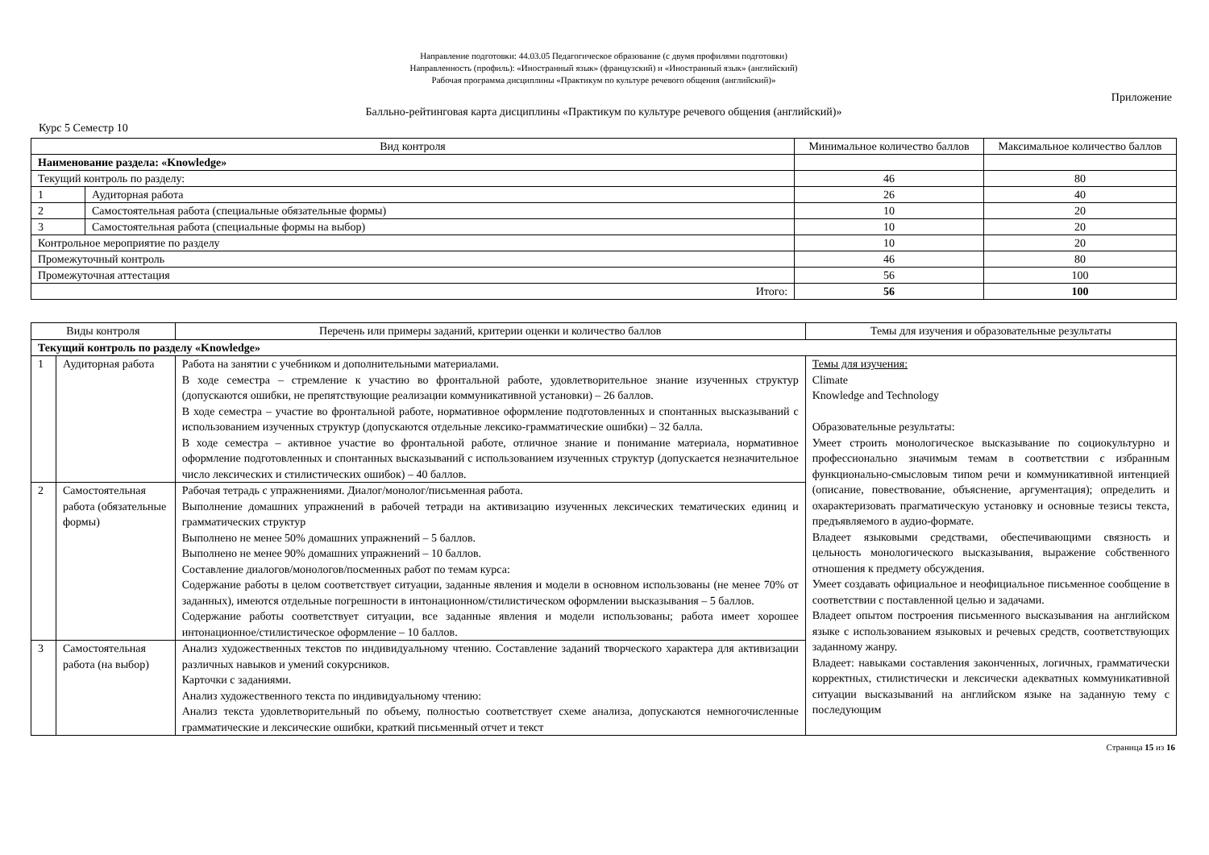Направление подготовки: 44.03.05 Педагогическое образование (с двумя профилями подготовки)
Направленность (профиль): «Иностранный язык» (французский) и «Иностранный язык» (английский)
Рабочая программа дисциплины «Практикум по культуре речевого общения (английский)»
Приложение
Балльно-рейтинговая карта дисциплины «Практикум по культуре речевого общения (английский)»
Курс 5 Семестр 10
| Вид контроля | | Минимальное количество баллов | Максимальное количество баллов |
| --- | --- | --- | --- |
| Наименование раздела: «Knowledge» | | | |
| Текущий контроль по разделу: | | 46 | 80 |
| 1 | Аудиторная работа | 26 | 40 |
| 2 | Самостоятельная работа (специальные обязательные формы) | 10 | 20 |
| 3 | Самостоятельная работа (специальные формы на выбор) | 10 | 20 |
| Контрольное мероприятие по разделу | | 10 | 20 |
| Промежуточный контроль | | 46 | 80 |
| Промежуточная аттестация | | 56 | 100 |
| Итого: | | 56 | 100 |
| Виды контроля | | Перечень или примеры заданий, критерии оценки и количество баллов | Темы для изучения и образовательные результаты |
| --- | --- | --- | --- |
| Текущий контроль по разделу «Knowledge» | | | |
| 1 | Аудиторная работа | Работа на занятии с учебником и дополнительными материалами. В ходе семестра – стремление к участию во фронтальной работе, удовлетворительное знание изученных структур (допускаются ошибки, не препятствующие реализации коммуникативной установки) – 26 баллов. В ходе семестра – участие во фронтальной работе, нормативное оформление подготовленных и спонтанных высказываний с использованием изученных структур (допускаются отдельные лексико-грамматические ошибки) – 32 балла. В ходе семестра – активное участие во фронтальной работе, отличное знание и понимание материала, нормативное оформление подготовленных и спонтанных высказываний с использованием изученных структур (допускается незначительное число лексических и стилистических ошибок) – 40 баллов. | Темы для изучения: Climate Knowledge and Technology Образовательные результаты: Умеет строить монологическое высказывание по социокультурно и профессионально значимым темам в соответствии с избранным функционально-смысловым типом речи и коммуникативной интенцией (описание, повествование, объяснение, аргументация); определить и охарактеризовать прагматическую установку и основные тезисы текста, предъявляемого в аудио-формате. Владеет языковыми средствами, обеспечивающими связность и цельность монологического высказывания, выражение собственного отношения к предмету обсуждения. Умеет создавать официальное и неофициальное письменное сообщение в соответствии с поставленной целью и задачами. Владеет опытом построения письменного высказывания на английском языке с использованием языковых и речевых средств, соответствующих заданному жанру. Владеет: навыками составления законченных, логичных, грамматически корректных, стилистически и лексически адекватных коммуникативной ситуации высказываний на английском языке на заданную тему с последующим |
| 2 | Самостоятельная работа (обязательные формы) | Рабочая тетрадь с упражнениями. Диалог/монолог/письменная работа. Выполнение домашних упражнений в рабочей тетради на активизацию изученных лексических тематических единиц и грамматических структур Выполнено не менее 50% домашних упражнений – 5 баллов. Выполнено не менее 90% домашних упражнений – 10 баллов. Составление диалогов/монологов/посменных работ по темам курса: Содержание работы в целом соответствует ситуации, заданные явления и модели в основном использованы (не менее 70% от заданных), имеются отдельные погрешности в интонационном/стилистическом оформлении высказывания – 5 баллов. Содержание работы соответствует ситуации, все заданные явления и модели использованы; работа имеет хорошее интонационное/стилистическое оформление – 10 баллов. | |
| 3 | Самостоятельная работа (на выбор) | Анализ художественных текстов по индивидуальному чтению. Составление заданий творческого характера для активизации различных навыков и умений сокурсников. Карточки с заданиями. Анализ художественного текста по индивидуальному чтению: Анализ текста удовлетворительный по объему, полностью соответствует схеме анализа, допускаются немногочисленные грамматические и лексические ошибки, краткий письменный отчет и текст | |
Страница 15 из 16